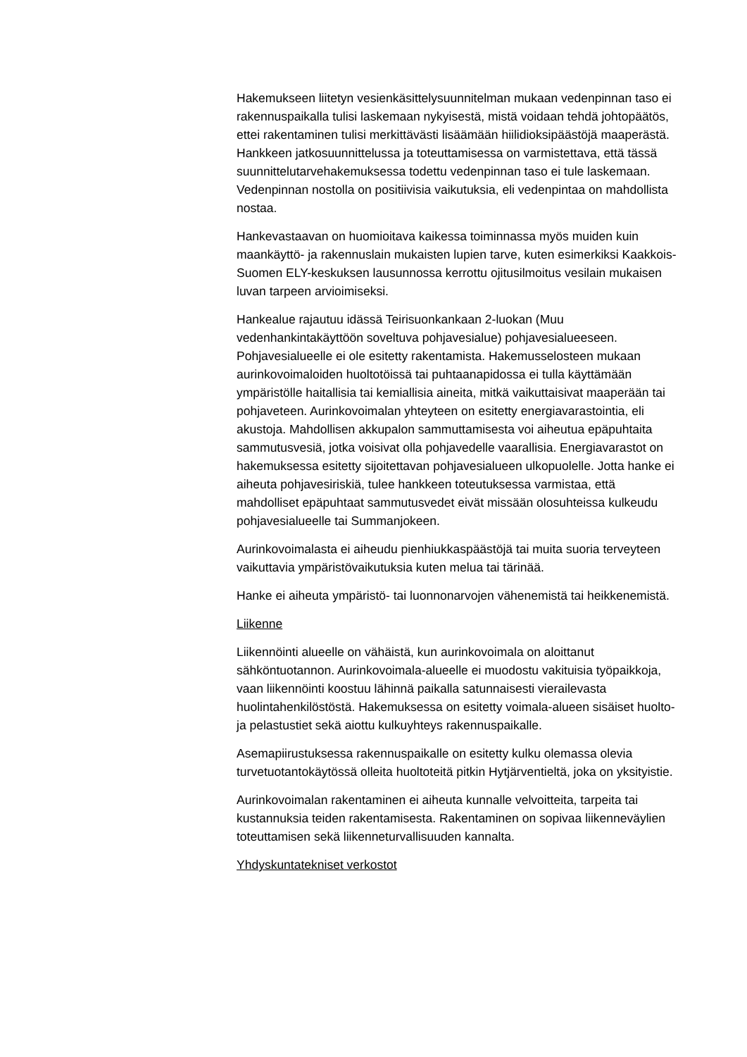Hakemukseen liitetyn vesienkäsittelysuunnitelman mukaan vedenpinnan taso ei rakennuspaikalla tulisi laskemaan nykyisestä, mistä voidaan tehdä johtopäätös, ettei rakentaminen tulisi merkittävästi lisäämään hiilidioksipäästöjä maaperästä. Hankkeen jatkosuunnittelussa ja toteuttamisessa on varmistettava, että tässä suunnittelutarvehakemuksessa todettu vedenpinnan taso ei tule laskemaan. Vedenpinnan nostolla on positiivisia vaikutuksia, eli vedenpintaa on mahdollista nostaa.
Hankevastaavan on huomioitava kaikessa toiminnassa myös muiden kuin maankäyttö- ja rakennuslain mukaisten lupien tarve, kuten esimerkiksi Kaakkois-Suomen ELY-keskuksen lausunnossa kerrottu ojitusilmoitus vesilain mukaisen luvan tarpeen arvioimiseksi.
Hankealue rajautuu idässä Teirisuonkankaan 2-luokan (Muu vedenhankintakäyttöön soveltuva pohjavesialue) pohjavesialueeseen. Pohjavesialueelle ei ole esitetty rakentamista. Hakemusselosteen mukaan aurinkovoimaloiden huoltotöissä tai puhtaanapidossa ei tulla käyttämään ympäristölle haitallisia tai kemiallisia aineita, mitkä vaikuttaisivat maaperään tai pohjaveteen. Aurinkovoimalan yhteyteen on esitetty energiavarastointia, eli akustoja. Mahdollisen akkupalon sammuttamisesta voi aiheutua epäpuhtaita sammutusvesiä, jotka voisivat olla pohjavedelle vaarallisia. Energiavarastot on hakemuksessa esitetty sijoitettavan pohjavesialueen ulkopuolelle. Jotta hanke ei aiheuta pohjavesiriskiä, tulee hankkeen toteutuksessa varmistaa, että mahdolliset epäpuhtaat sammutusvedet eivät missään olosuhteissa kulkeudu pohjavesialueelle tai Summanjokeen.
Aurinkovoimalasta ei aiheudu pienhiukkaspäästöjä tai muita suoria terveyteen vaikuttavia ympäristövaikutuksia kuten melua tai tärinää.
Hanke ei aiheuta ympäristö- tai luonnonarvojen vähenemistä tai heikkenemistä.
Liikenne
Liikennöinti alueelle on vähäistä, kun aurinkovoimala on aloittanut sähköntuotannon. Aurinkovoimala-alueelle ei muodostu vakituisia työpaikkoja, vaan liikennöinti koostuu lähinnä paikalla satunnaisesti vierailevasta huolintahenkilöstöstä. Hakemuksessa on esitetty voimala-alueen sisäiset huolto- ja pelastustiet sekä aiottu kulkuyhteys rakennuspaikalle.
Asemapiirustuksessa rakennuspaikalle on esitetty kulku olemassa olevia turvetuotantokäytössä olleita huoltoteitä pitkin Hytjärventieltä, joka on yksityistie.
Aurinkovoimalan rakentaminen ei aiheuta kunnalle velvoitteita, tarpeita tai kustannuksia teiden rakentamisesta. Rakentaminen on sopivaa liikenneväylien toteuttamisen sekä liikenneturvallisuuden kannalta.
Yhdyskuntatekniset verkostot